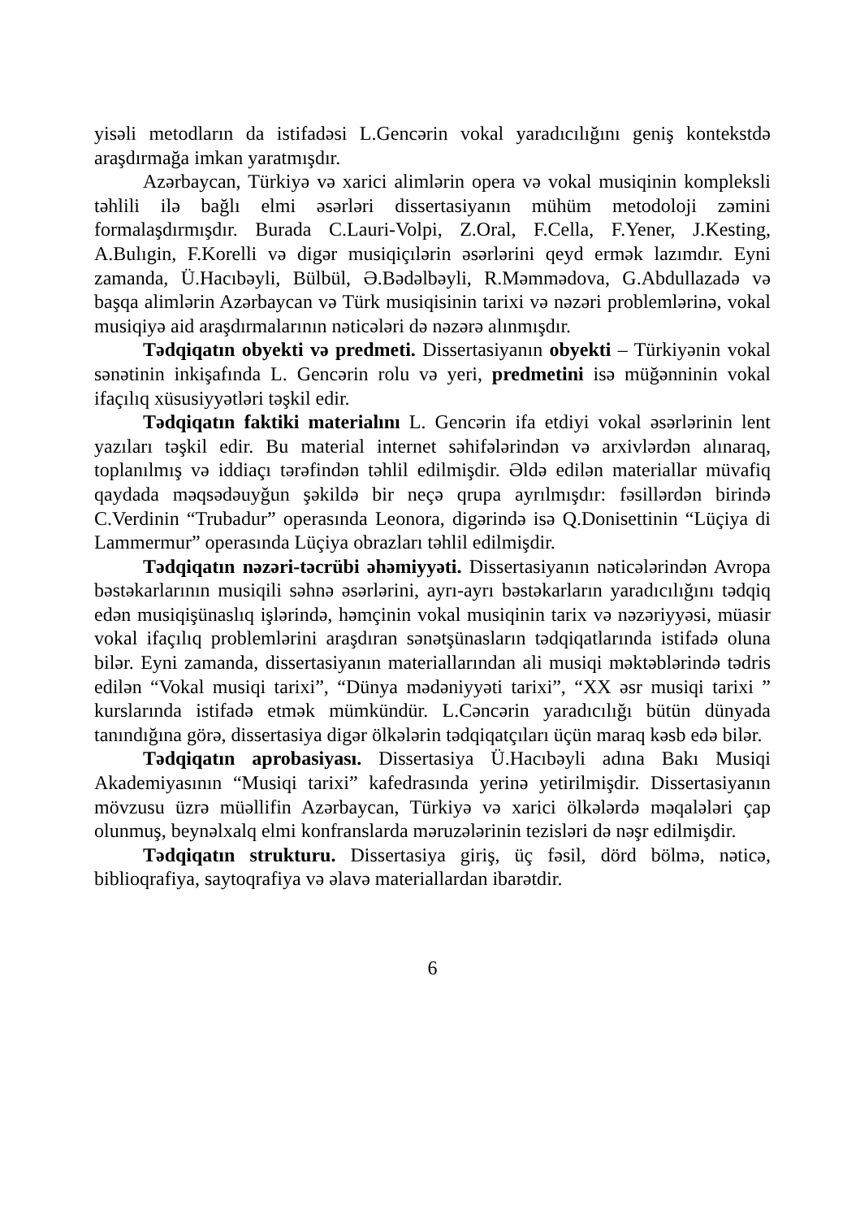yisəli metodların da istifadəsi L.Gencərin vokal yaradıcılığını geniş kontekstdə araşdırmağa imkan yaratmışdır.
Azərbaycan, Türkiyə və xarici alimlərin opera və vokal musiqinin kompleksli təhlili ilə bağlı elmi əsərləri dissertasiyanın mühüm metodoloji zəmini formalaşdırmışdır. Burada C.Lauri-Volpi, Z.Oral, F.Cella, F.Yener, J.Kesting, A.Bulıgin, F.Korelli və digər musiqiçılərin əsərlərini qeyd ermək lazımdır. Eyni zamanda, Ü.Hacıbəyli, Bülbül, Ə.Bədəlbəyli, R.Məmmədova, G.Abdullazadə və başqa alimlərin Azərbaycan və Türk musiqisinin tarixi və nəzəri problemlərinə, vokal musiqiyə aid araşdırmalarının nəticələri də nəzərə alınmışdır.
Tədqiqatın obyekti və predmeti. Dissertasiyanın obyekti – Türkiyənin vokal sənətinin inkişafında L. Gencərin rolu və yeri, predmetini isə müğənninin vokal ifaçılıq xüsusiyyətləri təşkil edir.
Tədqiqatın faktiki materialını L. Gencərin ifa etdiyi vokal əsərlərinin lent yazıları təşkil edir. Bu material internet səhifələrindən və arxivlərdən alınaraq, toplanılmış və iddiaçı tərəfindən təhlil edilmişdir. Əldə edilən materiallar müvafiq qaydada məqsədəuyğun şəkildə bir neçə qrupa ayrılmışdır: fəsillərdən birində C.Verdinin “Trubadur” operasında Leonora, digərində isə Q.Donisettinin “Lüçiya di Lammermur” operasında Lüçiya obrazları təhlil edilmişdir.
Tədqiqatın nəzəri-təcrübi əhəmiyyəti. Dissertasiyanın nəticələrindən Avropa bəstəkarlarının musiqili səhnə əsərlərini, ayrı-ayrı bəstəkarların yaradıcılığını tədqiq edən musiqişünaslıq işlərində, həmçinin vokal musiqinin tarix və nəzəriyyəsi, müasir vokal ifaçılıq problemlərini araşdıran sənətşünasların tədqiqatlarında istifadə oluna bilər. Eyni zamanda, dissertasiyanın materiallarından ali musiqi məktəblərində tədris edilən “Vokal musiqi tarixi”, “Dünya mədəniyyəti tarixi”, “XX əsr musiqi tarixi ” kurslarında istifadə etmək mümkündür. L.Cəncərin yaradıcılığı bütün dünyada tanındığına görə, dissertasiya digər ölkələrin tədqiqatçıları üçün maraq kəsb edə bilər.
Tədqiqatın aprobasiyası. Dissertasiya Ü.Hacıbəyli adına Bakı Musiqi Akademiyasının “Musiqi tarixi” kafedrasında yerinə yetirilmişdir. Dissertasiyanın mövzusu üzrə müəllifin Azərbaycan, Türkiyə və xarici ölkələrdə məqalələri çap olunmuş, beynəlxalq elmi konfranslarda məruzələrinin tezisləri də nəşr edilmişdir.
Tədqiqatın strukturu. Dissertasiya giriş, üç fəsil, dörd bölmə, nəticə, biblioqrafiya, saytoqrafiya və əlavə materiallardan ibarətdir.
6